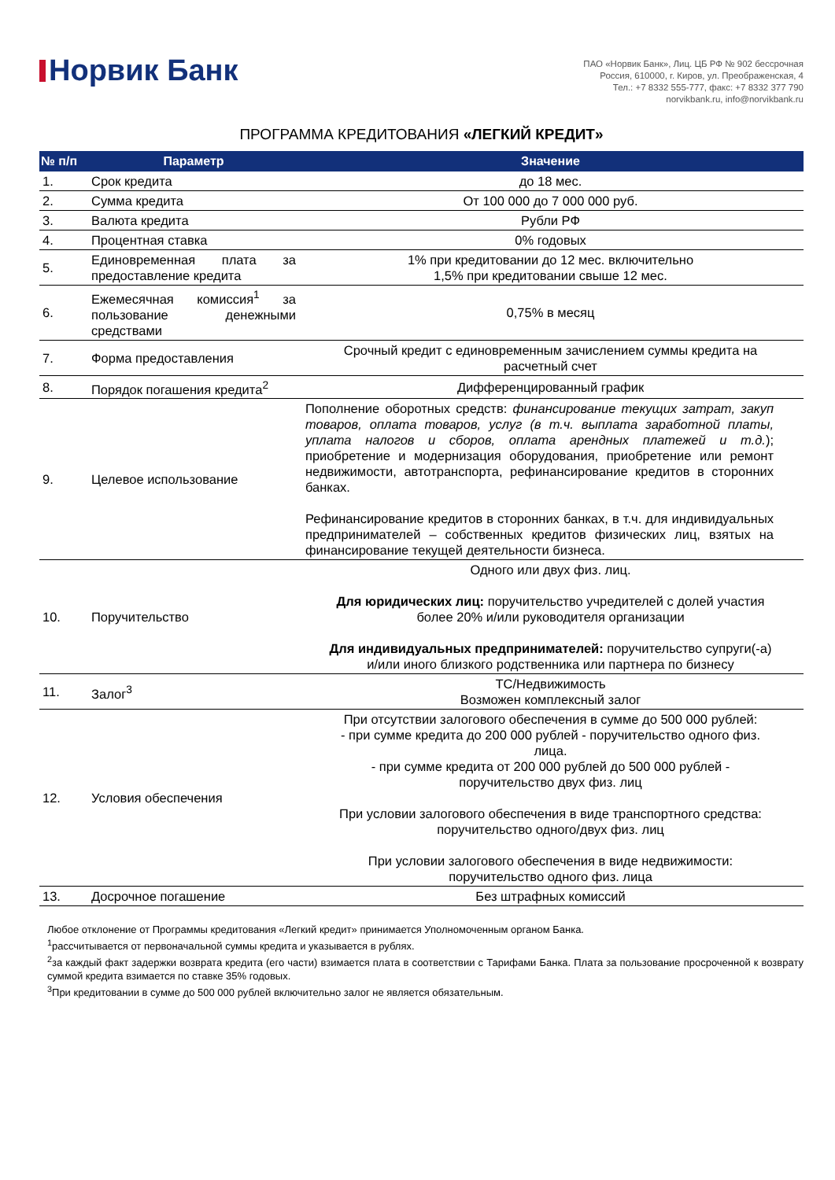Норвик Банк
ПАО «Норвик Банк», Лиц. ЦБ РФ № 902 бессрочная
Россия, 610000, г. Киров, ул. Преображенская, 4
Тел.: +7 8332 555-777, факс: +7 8332 377 790
norvikbank.ru, info@norvikbank.ru
ПРОГРАММА КРЕДИТОВАНИЯ «ЛЕГКИЙ КРЕДИТ»
| № п/п | Параметр | Значение |
| --- | --- | --- |
| 1. | Срок кредита | до 18 мес. |
| 2. | Сумма кредита | От 100 000 до 7 000 000 руб. |
| 3. | Валюта кредита | Рубли РФ |
| 4. | Процентная ставка | 0% годовых |
| 5. | Единовременная плата за предоставление кредита | 1% при кредитовании до 12 мес. включительно 1,5% при кредитовании свыше 12 мес. |
| 6. | Ежемесячная комиссия<sup>1</sup> за пользование денежными средствами | 0,75% в месяц |
| 7. | Форма предоставления | Срочный кредит с единовременным зачислением суммы кредита на расчетный счет |
| 8. | Порядок погашения кредита<sup>2</sup> | Дифференцированный график |
| 9. | Целевое использование | Пополнение оборотных средств: финансирование текущих затрат, закуп товаров, оплата товаров, услуг (в т.ч. выплата заработной платы, уплата налогов и сборов, оплата арендных платежей и т.д. ); приобретение и модернизация оборудования, приобретение или ремонт недвижимости, автотранспорта, рефинансирование кредитов в сторонних банках. Рефинансирование кредитов в сторонних банках, в т.ч. для индивидуальных предпринимателей – собственных кредитов физических лиц, взятых на финансирование текущей деятельности бизнеса. |
| 10. | Поручительство | Одного или двух физ. лиц. Для юридических лиц: поручительство учредителей с долей участия более 20% и/или руководителя организации Для индивидуальных предпринимателей: поручительство супруги(-а) и/или иного близкого родственника или партнера по бизнесу |
| 11. | Залог<sup>3</sup> | ТС/Недвижимость Возможен комплексный залог |
| 12. | Условия обеспечения | При отсутствии залогового обеспечения в сумме до 500 000 рублей: - при сумме кредита до 200 000 рублей - поручительство одного физ. лица. - при сумме кредита от 200 000 рублей до 500 000 рублей - поручительство двух физ. лиц При условии залогового обеспечения в виде транспортного средства: поручительство одного/двух физ. лиц При условии залогового обеспечения в виде недвижимости: поручительство одного физ. лица |
| 13. | Досрочное погашение | Без штрафных комиссий |
Любое отклонение от Программы кредитования «Легкий кредит» принимается Уполномоченным органом Банка.
<sup>1</sup> рассчитывается от первоначальной суммы кредита и указывается в рублях.
<sup>2</sup> за каждый факт задержки возврата кредита (его части) взимается плата в соответствии с Тарифами Банка. Плата за пользование просроченной к возврату суммой кредита взимается по ставке 35% годовых.
<sup>3</sup> При кредитовании в сумме до 500 000 рублей включительно залог не является обязательным.